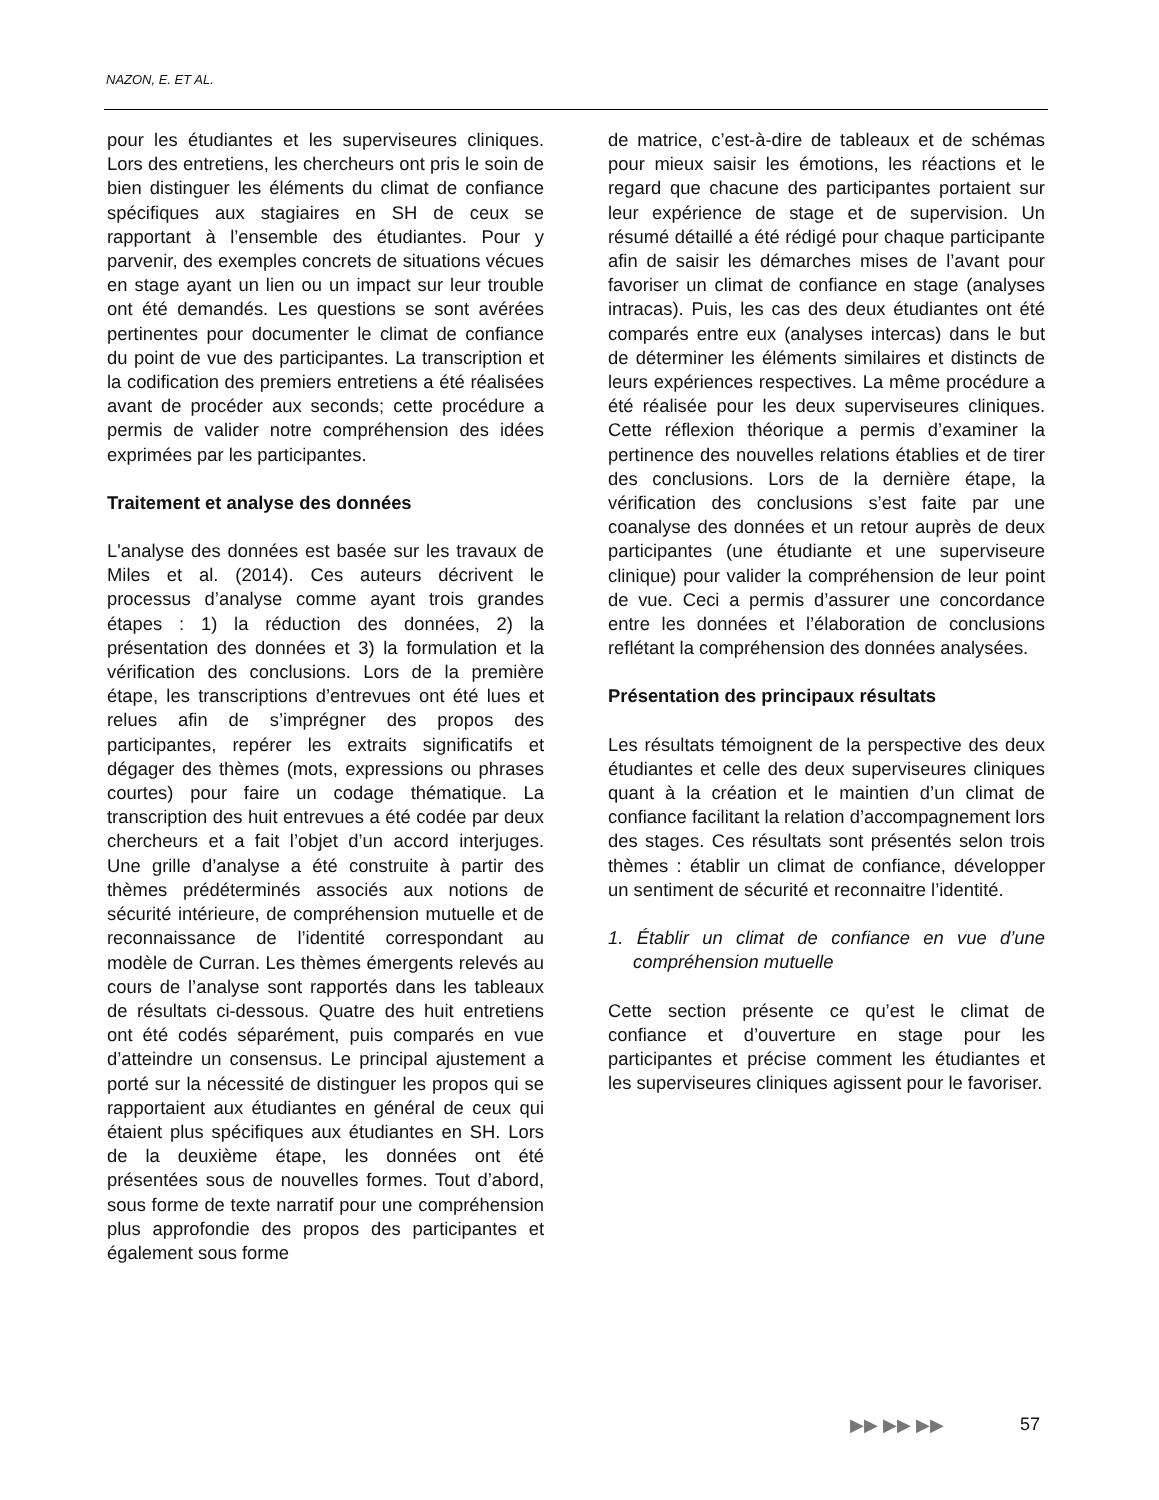NAZON, E. ET AL.
pour les étudiantes et les superviseures cliniques. Lors des entretiens, les chercheurs ont pris le soin de bien distinguer les éléments du climat de confiance spécifiques aux stagiaires en SH de ceux se rapportant à l’ensemble des étudiantes. Pour y parvenir, des exemples concrets de situations vécues en stage ayant un lien ou un impact sur leur trouble ont été demandés. Les questions se sont avérées pertinentes pour documenter le climat de confiance du point de vue des participantes. La transcription et la codification des premiers entretiens a été réalisées avant de procéder aux seconds; cette procédure a permis de valider notre compréhension des idées exprimées par les participantes.
Traitement et analyse des données
L'analyse des données est basée sur les travaux de Miles et al. (2014). Ces auteurs décrivent le processus d’analyse comme ayant trois grandes étapes : 1) la réduction des données, 2) la présentation des données et 3) la formulation et la vérification des conclusions. Lors de la première étape, les transcriptions d’entrevues ont été lues et relues afin de s’imprégner des propos des participantes, repérer les extraits significatifs et dégager des thèmes (mots, expressions ou phrases courtes) pour faire un codage thématique. La transcription des huit entrevues a été codée par deux chercheurs et a fait l’objet d’un accord interjuges. Une grille d’analyse a été construite à partir des thèmes prédéterminés associés aux notions de sécurité intérieure, de compréhension mutuelle et de reconnaissance de l’identité correspondant au modèle de Curran. Les thèmes émergents relevés au cours de l’analyse sont rapportés dans les tableaux de résultats ci-dessous. Quatre des huit entretiens ont été codés séparément, puis comparés en vue d’atteindre un consensus. Le principal ajustement a porté sur la nécessité de distinguer les propos qui se rapportaient aux étudiantes en général de ceux qui étaient plus spécifiques aux étudiantes en SH. Lors de la deuxième étape, les données ont été présentées sous de nouvelles formes. Tout d’abord, sous forme de texte narratif pour une compréhension plus approfondie des propos des participantes et également sous forme
de matrice, c’est-à-dire de tableaux et de schémas pour mieux saisir les émotions, les réactions et le regard que chacune des participantes portaient sur leur expérience de stage et de supervision. Un résumé détaillé a été rédigé pour chaque participante afin de saisir les démarches mises de l’avant pour favoriser un climat de confiance en stage (analyses intracas). Puis, les cas des deux étudiantes ont été comparés entre eux (analyses intercas) dans le but de déterminer les éléments similaires et distincts de leurs expériences respectives. La même procédure a été réalisée pour les deux superviseures cliniques. Cette réflexion théorique a permis d’examiner la pertinence des nouvelles relations établies et de tirer des conclusions. Lors de la dernière étape, la vérification des conclusions s’est faite par une coanalyse des données et un retour auprès de deux participantes (une étudiante et une superviseure clinique) pour valider la compréhension de leur point de vue. Ceci a permis d’assurer une concordance entre les données et l’élaboration de conclusions reflétant la compréhension des données analysées.
Présentation des principaux résultats
Les résultats témoignent de la perspective des deux étudiantes et celle des deux superviseures cliniques quant à la création et le maintien d’un climat de confiance facilitant la relation d’accompagnement lors des stages. Ces résultats sont présentés selon trois thèmes : établir un climat de confiance, développer un sentiment de sécurité et reconnaitre l’identité.
1. Établir un climat de confiance en vue d’une compréhension mutuelle
Cette section présente ce qu’est le climat de confiance et d’ouverture en stage pour les participantes et précise comment les étudiantes et les superviseures cliniques agissent pour le favoriser.
▶▶ ▶▶ ▶▶ 57